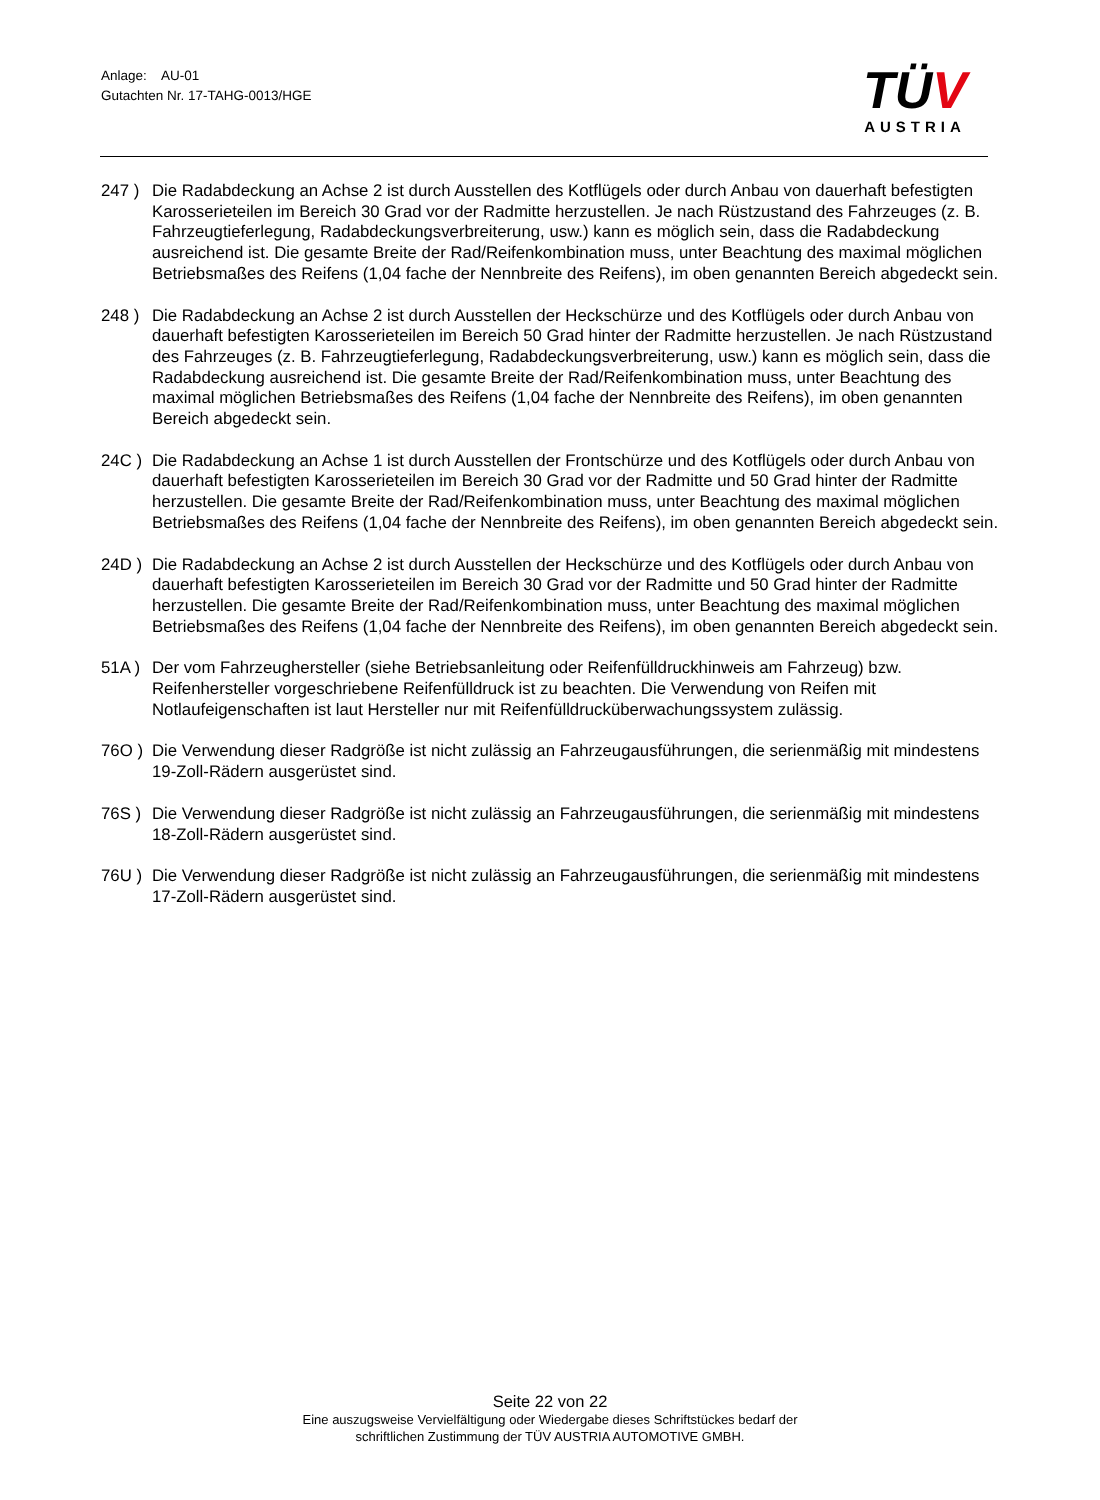Anlage: AU-01
Gutachten Nr. 17-TAHG-0013/HGE
TÜV
AUSTRIA
247 ) Die Radabdeckung an Achse 2 ist durch Ausstellen des Kotflügels oder durch Anbau von dauerhaft befestigten Karosserieteilen im Bereich 30 Grad vor der Radmitte herzustellen. Je nach Rüstzustand des Fahrzeuges (z. B. Fahrzeugtieferlegung, Radabdeckungsverbreiterung, usw.) kann es möglich sein, dass die Radabdeckung ausreichend ist. Die gesamte Breite der Rad/Reifenkombination muss, unter Beachtung des maximal möglichen Betriebsmaßes des Reifens (1,04 fache der Nennbreite des Reifens), im oben genannten Bereich abgedeckt sein.
248 ) Die Radabdeckung an Achse 2 ist durch Ausstellen der Heckschürze und des Kotflügels oder durch Anbau von dauerhaft befestigten Karosserieteilen im Bereich 50 Grad hinter der Radmitte herzustellen. Je nach Rüstzustand des Fahrzeuges (z. B. Fahrzeugtieferlegung, Radabdeckungsverbreiterung, usw.) kann es möglich sein, dass die Radabdeckung ausreichend ist. Die gesamte Breite der Rad/Reifenkombination muss, unter Beachtung des maximal möglichen Betriebsmaßes des Reifens (1,04 fache der Nennbreite des Reifens), im oben genannten Bereich abgedeckt sein.
24C ) Die Radabdeckung an Achse 1 ist durch Ausstellen der Frontschürze und des Kotflügels oder durch Anbau von dauerhaft befestigten Karosserieteilen im Bereich 30 Grad vor der Radmitte und 50 Grad hinter der Radmitte herzustellen. Die gesamte Breite der Rad/Reifenkombination muss, unter Beachtung des maximal möglichen Betriebsmaßes des Reifens (1,04 fache der Nennbreite des Reifens), im oben genannten Bereich abgedeckt sein.
24D ) Die Radabdeckung an Achse 2 ist durch Ausstellen der Heckschürze und des Kotflügels oder durch Anbau von dauerhaft befestigten Karosserieteilen im Bereich 30 Grad vor der Radmitte und 50 Grad hinter der Radmitte herzustellen. Die gesamte Breite der Rad/Reifenkombination muss, unter Beachtung des maximal möglichen Betriebsmaßes des Reifens (1,04 fache der Nennbreite des Reifens), im oben genannten Bereich abgedeckt sein.
51A ) Der vom Fahrzeughersteller (siehe Betriebsanleitung oder Reifenfülldruckhinweis am Fahrzeug) bzw. Reifenhersteller vorgeschriebene Reifenfülldruck ist zu beachten. Die Verwendung von Reifen mit Notlaufeigenschaften ist laut Hersteller nur mit Reifenfülldrucküberwachungssystem zulässig.
76O ) Die Verwendung dieser Radgröße ist nicht zulässig an Fahrzeugausführungen, die serienmäßig mit mindestens 19-Zoll-Rädern ausgerüstet sind.
76S ) Die Verwendung dieser Radgröße ist nicht zulässig an Fahrzeugausführungen, die serienmäßig mit mindestens 18-Zoll-Rädern ausgerüstet sind.
76U ) Die Verwendung dieser Radgröße ist nicht zulässig an Fahrzeugausführungen, die serienmäßig mit mindestens 17-Zoll-Rädern ausgerüstet sind.
Seite 22 von 22
Eine auszugsweise Vervielfältigung oder Wiedergabe dieses Schriftstückes bedarf der
schriftlichen Zustimmung der TÜV AUSTRIA AUTOMOTIVE GMBH.